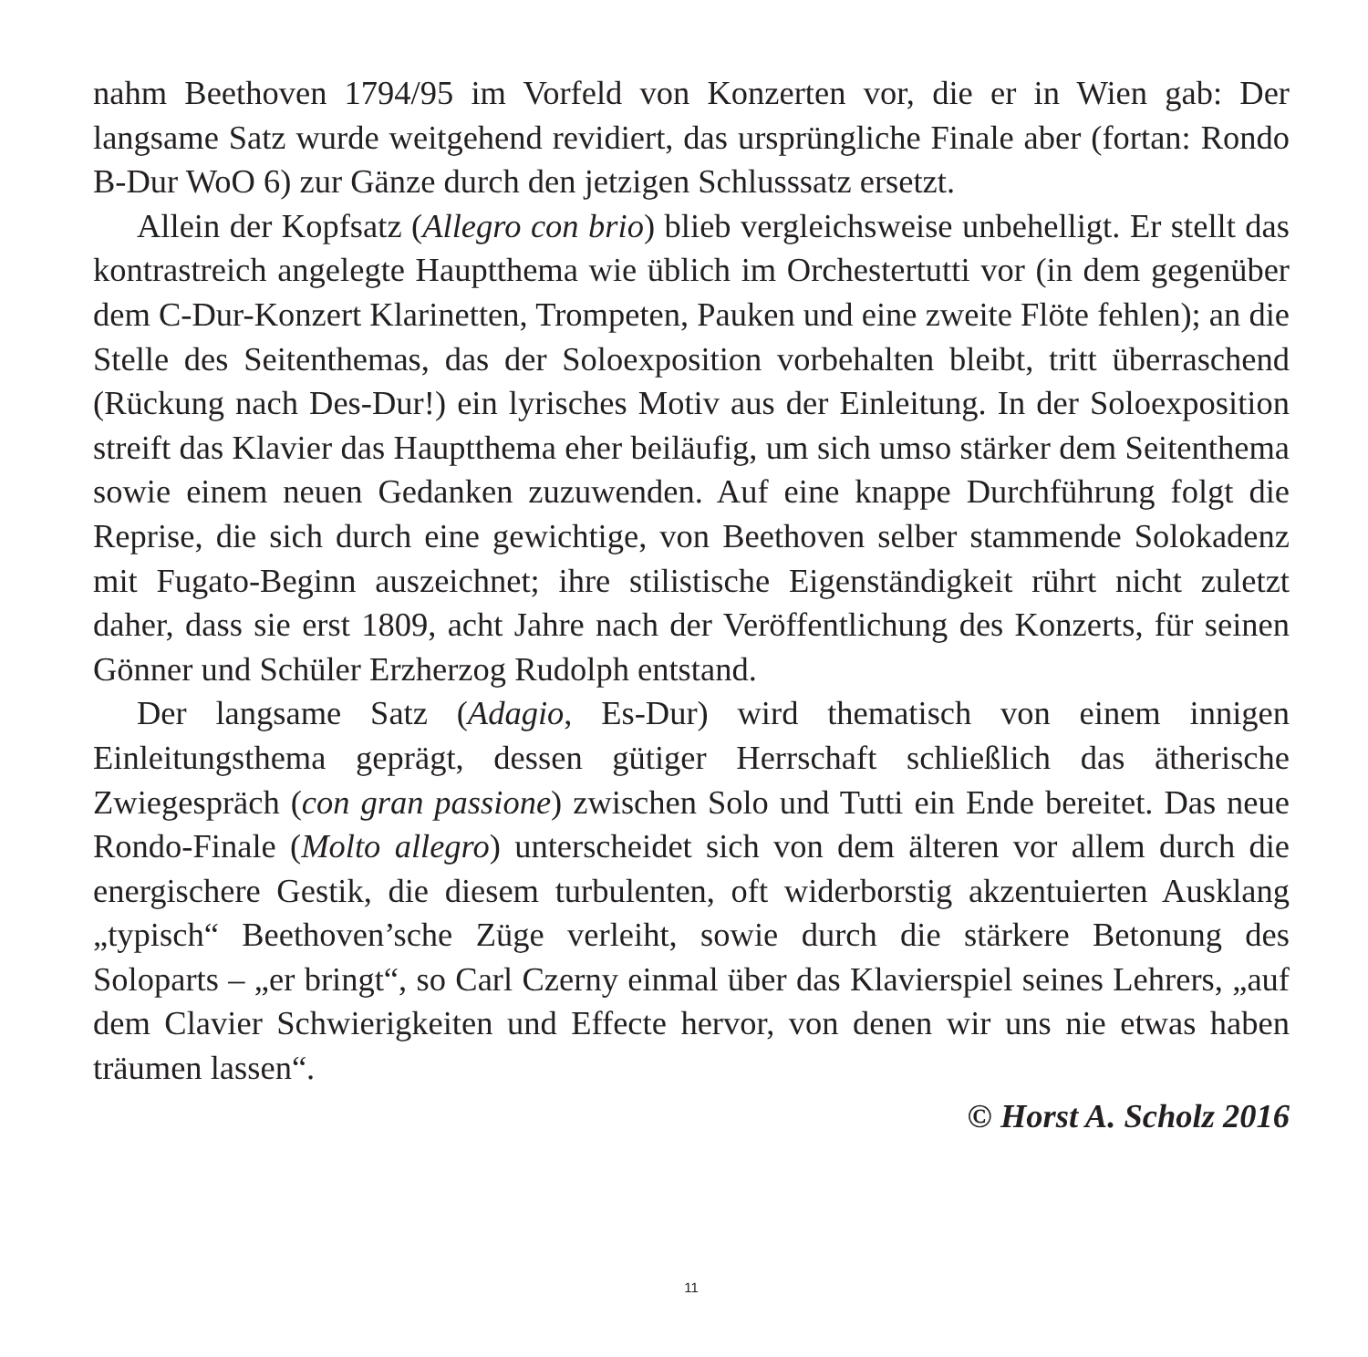nahm Beethoven 1794/95 im Vorfeld von Konzerten vor, die er in Wien gab: Der langsame Satz wurde weitgehend revidiert, das ursprüngliche Finale aber (fortan: Rondo B-Dur WoO 6) zur Gänze durch den jetzigen Schlusssatz ersetzt.
Allein der Kopfsatz (Allegro con brio) blieb vergleichsweise unbehelligt. Er stellt das kontrastreich angelegte Hauptthema wie üblich im Orchestertutti vor (in dem gegenüber dem C-Dur-Konzert Klarinetten, Trompeten, Pauken und eine zweite Flöte fehlen); an die Stelle des Seitenthemas, das der Soloexposition vorbehalten bleibt, tritt überraschend (Rückung nach Des-Dur!) ein lyrisches Motiv aus der Einleitung. In der Soloexposition streift das Klavier das Hauptthema eher beiläufig, um sich umso stärker dem Seitenthema sowie einem neuen Gedanken zuzuwenden. Auf eine knappe Durchführung folgt die Reprise, die sich durch eine gewichtige, von Beethoven selber stammende Solokadenz mit Fugato-Beginn auszeichnet; ihre stilistische Eigenständigkeit rührt nicht zuletzt daher, dass sie erst 1809, acht Jahre nach der Veröffentlichung des Konzerts, für seinen Gönner und Schüler Erzherzog Rudolph entstand.
Der langsame Satz (Adagio, Es-Dur) wird thematisch von einem innigen Einleitungsthema geprägt, dessen gütiger Herrschaft schließlich das ätherische Zwiegespräch (con gran passione) zwischen Solo und Tutti ein Ende bereitet. Das neue Rondo-Finale (Molto allegro) unterscheidet sich von dem älteren vor allem durch die energischere Gestik, die diesem turbulenten, oft widerborstig akzentuierten Ausklang „typisch“ Beethoven’sche Züge verleiht, sowie durch die stärkere Betonung des Soloparts – „er bringt“, so Carl Czerny einmal über das Klavierspiel seines Lehrers, „auf dem Clavier Schwierigkeiten und Effecte hervor, von denen wir uns nie etwas haben träumen lassen“.
© Horst A. Scholz 2016
11